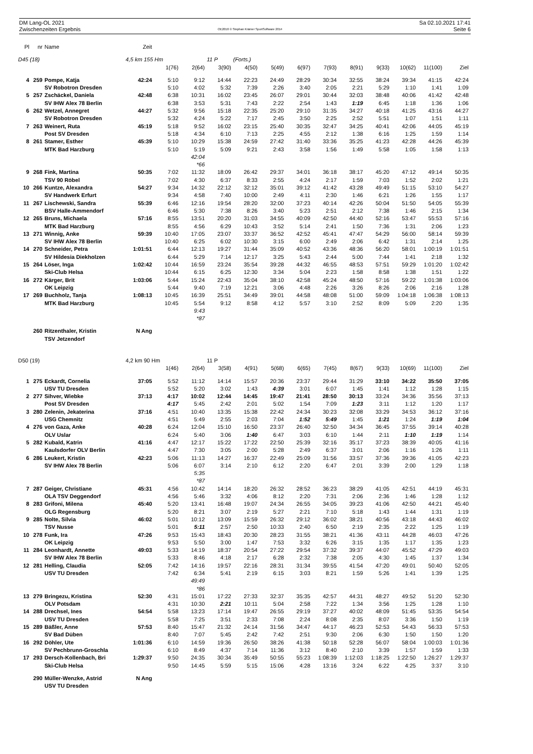DM Lang-OL 2021
Zwischenzeiten Ergebnis
OE2010 © Stephan Krämer SportSoftware 2014
Sa 02.10.2021 17:41
Seite 6
| Pl | nr | Name | Zeit | | | | | | | | | | | | |
| --- | --- | --- | --- | --- | --- | --- | --- | --- | --- | --- | --- | --- | --- | --- | --- |
| D45 (18) | | | 4,5 km 155 Hm | | | 11 P | (Forts.) | | | | | | | | |
| | | | | 1(76) | 2(64) | 3(90) | 4(50) | 5(49) | 6(97) | 7(93) | 8(91) | 9(33) | 10(62) | 11(100) | Ziel |
| 4 | 259 | Pompe, Katja | 42:24 | 5:10 | 9:12 | 14:44 | 22:23 | 24:49 | 28:29 | 30:34 | 32:55 | 38:24 | 39:34 | 41:15 | 42:24 |
| | | SV Robotron Dresden | | 5:10 | 4:02 | 5:32 | 7:39 | 2:26 | 3:40 | 2:05 | 2:21 | 5:29 | 1:10 | 1:41 | 1:09 |
| 5 | 257 | Zschäckel, Daniela | 42:48 | 6:38 | 10:31 | 16:02 | 23:45 | 26:07 | 29:01 | 30:44 | 32:03 | 38:48 | 40:06 | 41:42 | 42:48 |
| | | SV IHW Alex 78 Berlin | | 6:38 | 3:53 | 5:31 | 7:43 | 2:22 | 2:54 | 1:43 | 1:19 | 6:45 | 1:18 | 1:36 | 1:06 |
| 6 | 262 | Wetzel, Annegret | 44:27 | 5:32 | 9:56 | 15:18 | 22:35 | 25:20 | 29:10 | 31:35 | 34:27 | 40:18 | 41:25 | 43:16 | 44:27 |
| | | SV Robotron Dresden | | 5:32 | 4:24 | 5:22 | 7:17 | 2:45 | 3:50 | 2:25 | 2:52 | 5:51 | 1:07 | 1:51 | 1:11 |
| 7 | 263 | Weinert, Ruta | 45:19 | 5:18 | 9:52 | 16:02 | 23:15 | 25:40 | 30:35 | 32:47 | 34:25 | 40:41 | 42:06 | 44:05 | 45:19 |
| | | Post SV Dresden | | 5:18 | 4:34 | 6:10 | 7:13 | 2:25 | 4:55 | 2:12 | 1:38 | 6:16 | 1:25 | 1:59 | 1:14 |
| 8 | 261 | Stamer, Esther | 45:39 | 5:10 | 10:29 | 15:38 | 24:59 | 27:42 | 31:40 | 33:36 | 35:25 | 41:23 | 42:28 | 44:26 | 45:39 |
| | | MTK Bad Harzburg | | 5:10 | 5:19 | 5:09 | 9:21 | 2:43 | 3:58 | 1:56 | 1:49 | 5:58 | 1:05 | 1:58 | 1:13 |
| | | | | | 42:04 | | | | | | | | | | |
| | | | | | *66 | | | | | | | | | | |
| 9 | 268 | Fink, Martina | 50:35 | 7:02 | 11:32 | 18:09 | 26:42 | 29:37 | 34:01 | 36:18 | 38:17 | 45:20 | 47:12 | 49:14 | 50:35 |
| | | TSV 90 Röbel | | 7:02 | 4:30 | 6:37 | 8:33 | 2:55 | 4:24 | 2:17 | 1:59 | 7:03 | 1:52 | 2:02 | 1:21 |
| 10 | 266 | Kuntze, Alexandra | 54:27 | 9:34 | 14:32 | 22:12 | 32:12 | 35:01 | 39:12 | 41:42 | 43:28 | 49:49 | 51:15 | 53:10 | 54:27 |
| | | SV Handwerk Erfurt | | 9:34 | 4:58 | 7:40 | 10:00 | 2:49 | 4:11 | 2:30 | 1:46 | 6:21 | 1:26 | 1:55 | 1:17 |
| 11 | 267 | Lischewski, Sandra | 55:39 | 6:46 | 12:16 | 19:54 | 28:20 | 32:00 | 37:23 | 40:14 | 42:26 | 50:04 | 51:50 | 54:05 | 55:39 |
| | | BSV Halle-Ammendorf | | 6:46 | 5:30 | 7:38 | 8:26 | 3:40 | 5:23 | 2:51 | 2:12 | 7:38 | 1:46 | 2:15 | 1:34 |
| 12 | 265 | Bruns, Michaela | 57:16 | 8:55 | 13:51 | 20:20 | 31:03 | 34:55 | 40:09 | 42:50 | 44:40 | 52:16 | 53:47 | 55:53 | 57:16 |
| | | MTK Bad Harzburg | | 8:55 | 4:56 | 6:29 | 10:43 | 3:52 | 5:14 | 2:41 | 1:50 | 7:36 | 1:31 | 2:06 | 1:23 |
| 13 | 271 | Winnig, Anke | 59:39 | 10:40 | 17:05 | 23:07 | 33:37 | 36:52 | 42:52 | 45:41 | 47:47 | 54:29 | 56:00 | 58:14 | 59:39 |
| | | SV IHW Alex 78 Berlin | | 10:40 | 6:25 | 6:02 | 10:30 | 3:15 | 6:00 | 2:49 | 2:06 | 6:42 | 1:31 | 2:14 | 1:25 |
| 14 | 270 | Schneider, Petra | 1:01:51 | 6:44 | 12:13 | 19:27 | 31:44 | 35:09 | 40:52 | 43:36 | 48:36 | 56:20 | 58:01 | 1:00:19 | 1:01:51 |
| | | SV Hildesia Diekholzen | | 6:44 | 5:29 | 7:14 | 12:17 | 3:25 | 5:43 | 2:44 | 5:00 | 7:44 | 1:41 | 2:18 | 1:32 |
| 15 | 264 | Löser, Inga | 1:02:42 | 10:44 | 16:59 | 23:24 | 35:54 | 39:28 | 44:32 | 46:55 | 48:53 | 57:51 | 59:29 | 1:01:20 | 1:02:42 |
| | | Ski-Club Helsa | | 10:44 | 6:15 | 6:25 | 12:30 | 3:34 | 5:04 | 2:23 | 1:58 | 8:58 | 1:38 | 1:51 | 1:22 |
| 16 | 272 | Kärger, Brit | 1:03:06 | 5:44 | 15:24 | 22:43 | 35:04 | 38:10 | 42:58 | 45:24 | 48:50 | 57:16 | 59:22 | 1:01:38 | 1:03:06 |
| | | OK Leipzig | | 5:44 | 9:40 | 7:19 | 12:21 | 3:06 | 4:48 | 2:26 | 3:26 | 8:26 | 2:06 | 2:16 | 1:28 |
| 17 | 269 | Buchholz, Tanja | 1:08:13 | 10:45 | 16:39 | 25:51 | 34:49 | 39:01 | 44:58 | 48:08 | 51:00 | 59:09 | 1:04:18 | 1:06:38 | 1:08:13 |
| | | MTK Bad Harzburg | | 10:45 | 5:54 | 9:12 | 8:58 | 4:12 | 5:57 | 3:10 | 2:52 | 8:09 | 5:09 | 2:20 | 1:35 |
| | | | | | 9:43 | | | | | | | | | | |
| | | | | | *87 | | | | | | | | | | |
| | 260 | Ritzenthaler, Kristin | N Ang | | | | | | | | | | | | |
| | | TSV Jetzendorf | | | | | | | | | | | | | |
| D50 (19) | | | 4,2 km 90 Hm | | | 11 P | | | | | | | | | |
| | | | | 1(46) | 2(64) | 3(58) | 4(91) | 5(68) | 6(65) | 7(45) | 8(67) | 9(33) | 10(69) | 11(100) | Ziel |
| 1 | 275 | Eckardt, Cornelia | 37:05 | 5:52 | 11:12 | 14:14 | 15:57 | 20:36 | 23:37 | 29:44 | 31:29 | 33:10 | 34:22 | 35:50 | 37:05 |
| | | USV TU Dresden | | 5:52 | 5:20 | 3:02 | 1:43 | 4:39 | 3:01 | 6:07 | 1:45 | 1:41 | 1:12 | 1:28 | 1:15 |
| 2 | 277 | Sihver, Wiebke | 37:13 | 4:17 | 10:02 | 12:44 | 14:45 | 19:47 | 21:41 | 28:50 | 30:13 | 33:24 | 34:36 | 35:56 | 37:13 |
| | | Post SV Dresden | | 4:17 | 5:45 | 2:42 | 2:01 | 5:02 | 1:54 | 7:09 | 1:23 | 3:11 | 1:12 | 1:20 | 1:17 |
| 3 | 280 | Zelenin, Jekaterina | 37:16 | 4:51 | 10:40 | 13:35 | 15:38 | 22:42 | 24:34 | 30:23 | 32:08 | 33:29 | 34:53 | 36:12 | 37:16 |
| | | USG Chemnitz | | 4:51 | 5:49 | 2:55 | 2:03 | 7:04 | 1:52 | 5:49 | 1:45 | 1:21 | 1:24 | 1:19 | 1:04 |
| 4 | 276 | von Gaza, Anke | 40:28 | 6:24 | 12:04 | 15:10 | 16:50 | 23:37 | 26:40 | 32:50 | 34:34 | 36:45 | 37:55 | 39:14 | 40:28 |
| | | OLV Uslar | | 6:24 | 5:40 | 3:06 | 1:40 | 6:47 | 3:03 | 6:10 | 1:44 | 2:11 | 1:10 | 1:19 | 1:14 |
| 5 | 282 | Kubald, Katrin | 41:16 | 4:47 | 12:17 | 15:22 | 17:22 | 22:50 | 25:39 | 32:16 | 35:17 | 37:23 | 38:39 | 40:05 | 41:16 |
| | | Kaulsdorfer OLV Berlin | | 4:47 | 7:30 | 3:05 | 2:00 | 5:28 | 2:49 | 6:37 | 3:01 | 2:06 | 1:16 | 1:26 | 1:11 |
| 6 | 286 | Leukert, Kristin | 42:23 | 5:06 | 11:13 | 14:27 | 16:37 | 22:49 | 25:09 | 31:56 | 33:57 | 37:36 | 39:36 | 41:05 | 42:23 |
| | | SV IHW Alex 78 Berlin | | 5:06 | 6:07 | 3:14 | 2:10 | 6:12 | 2:20 | 6:47 | 2:01 | 3:39 | 2:00 | 1:29 | 1:18 |
| | | | | | 5:35 | | | | | | | | | | |
| | | | | | *87 | | | | | | | | | | |
| 7 | 287 | Geiger, Christiane | 45:31 | 4:56 | 10:42 | 14:14 | 18:20 | 26:32 | 28:52 | 36:23 | 38:29 | 41:05 | 42:51 | 44:19 | 45:31 |
| | | OLA TSV Deggendorf | | 4:56 | 5:46 | 3:32 | 4:06 | 8:12 | 2:20 | 7:31 | 2:06 | 2:36 | 1:46 | 1:28 | 1:12 |
| 8 | 283 | Grifoni, Milena | 45:40 | 5:20 | 13:41 | 16:48 | 19:07 | 24:34 | 26:55 | 34:05 | 39:23 | 41:06 | 42:50 | 44:21 | 45:40 |
| | | OLG Regensburg | | 5:20 | 8:21 | 3:07 | 2:19 | 5:27 | 2:21 | 7:10 | 5:18 | 1:43 | 1:44 | 1:31 | 1:19 |
| 9 | 285 | Nolte, Silvia | 46:02 | 5:01 | 10:12 | 13:09 | 15:59 | 26:32 | 29:12 | 36:02 | 38:21 | 40:56 | 43:18 | 44:43 | 46:02 |
| | | TSV Nusse | | 5:01 | 5:11 | 2:57 | 2:50 | 10:33 | 2:40 | 6:50 | 2:19 | 2:35 | 2:22 | 1:25 | 1:19 |
| 10 | 278 | Funk, Ira | 47:26 | 9:53 | 15:43 | 18:43 | 20:30 | 28:23 | 31:55 | 38:21 | 41:36 | 43:11 | 44:28 | 46:03 | 47:26 |
| | | OK Leipzig | | 9:53 | 5:50 | 3:00 | 1:47 | 7:53 | 3:32 | 6:26 | 3:15 | 1:35 | 1:17 | 1:35 | 1:23 |
| 11 | 284 | Leonhardt, Annette | 49:03 | 5:33 | 14:19 | 18:37 | 20:54 | 27:22 | 29:54 | 37:32 | 39:37 | 44:07 | 45:52 | 47:29 | 49:03 |
| | | SV IHW Alex 78 Berlin | | 5:33 | 8:46 | 4:18 | 2:17 | 6:28 | 2:32 | 7:38 | 2:05 | 4:30 | 1:45 | 1:37 | 1:34 |
| 12 | 281 | Helling, Claudia | 52:05 | 7:42 | 14:16 | 19:57 | 22:16 | 28:31 | 31:34 | 39:55 | 41:54 | 47:20 | 49:01 | 50:40 | 52:05 |
| | | USV TU Dresden | | 7:42 | 6:34 | 5:41 | 2:19 | 6:15 | 3:03 | 8:21 | 1:59 | 5:26 | 1:41 | 1:39 | 1:25 |
| | | | | | 49:49 | | | | | | | | | | |
| | | | | | *86 | | | | | | | | | | |
| 13 | 279 | Bringezu, Kristina | 52:30 | 4:31 | 15:01 | 17:22 | 27:33 | 32:37 | 35:35 | 42:57 | 44:31 | 48:27 | 49:52 | 51:20 | 52:30 |
| | | OLV Potsdam | | 4:31 | 10:30 | 2:21 | 10:11 | 5:04 | 2:58 | 7:22 | 1:34 | 3:56 | 1:25 | 1:28 | 1:10 |
| 14 | 288 | Drechsel, Ines | 54:54 | 5:58 | 13:23 | 17:14 | 19:47 | 26:55 | 29:19 | 37:27 | 40:02 | 48:09 | 51:45 | 53:35 | 54:54 |
| | | USV TU Dresden | | 5:58 | 7:25 | 3:51 | 2:33 | 7:08 | 2:24 | 8:08 | 2:35 | 8:07 | 3:36 | 1:50 | 1:19 |
| 15 | 289 | Bäßler, Anne | 57:53 | 8:40 | 15:47 | 21:32 | 24:14 | 31:56 | 34:47 | 44:17 | 46:23 | 52:53 | 54:43 | 56:33 | 57:53 |
| | | SV Bad Düben | | 8:40 | 7:07 | 5:45 | 2:42 | 7:42 | 2:51 | 9:30 | 2:06 | 6:30 | 1:50 | 1:50 | 1:20 |
| 16 | 292 | Döhler, Ute | 1:01:36 | 6:10 | 14:59 | 19:36 | 26:50 | 38:26 | 41:38 | 50:18 | 52:28 | 56:07 | 58:04 | 1:00:03 | 1:01:36 |
| | | SV Pechbrunn-Groschla | | 6:10 | 8:49 | 4:37 | 7:14 | 11:36 | 3:12 | 8:40 | 2:10 | 3:39 | 1:57 | 1:59 | 1:33 |
| 17 | 293 | Dersch-Kollenbach, Bri | 1:29:37 | 9:50 | 24:35 | 30:34 | 35:49 | 50:55 | 55:23 | 1:08:39 | 1:12:03 | 1:18:25 | 1:22:50 | 1:26:27 | 1:29:37 |
| | | Ski-Club Helsa | | 9:50 | 14:45 | 5:59 | 5:15 | 15:06 | 4:28 | 13:16 | 3:24 | 6:22 | 4:25 | 3:37 | 3:10 |
| | 290 | Müller-Wenzke, Astrid | N Ang | | | | | | | | | | | | |
| | | USV TU Dresden | | | | | | | | | | | | | |